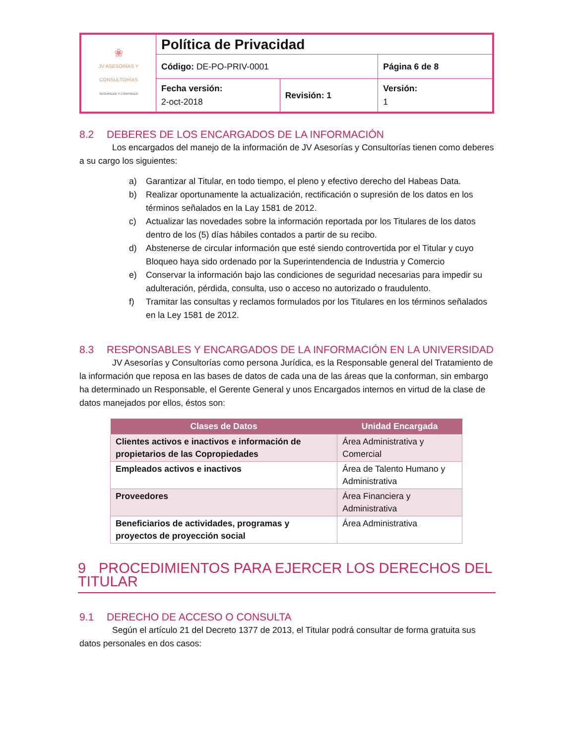| ❀ JV ASESORÍAS Y CONSULTORÍAS SEGURIDAD Y CONFIANZA | Política de Privacidad | | |
| | Código: DE-PO-PRIV-0001 | | Página 6 de 8 |
| | Fecha versión: 2-oct-2018 | Revisión: 1 | Versión: 1 |
8.2 DEBERES DE LOS ENCARGADOS DE LA INFORMACIÓN
Los encargados del manejo de la información de JV Asesorías y Consultorías tienen como deberes a su cargo los siguientes:
a) Garantizar al Titular, en todo tiempo, el pleno y efectivo derecho del Habeas Data.
b) Realizar oportunamente la actualización, rectificación o supresión de los datos en los términos señalados en la Lay 1581 de 2012.
c) Actualizar las novedades sobre la información reportada por los Titulares de los datos dentro de los (5) días hábiles contados a partir de su recibo.
d) Abstenerse de circular información que esté siendo controvertida por el Titular y cuyo Bloqueo haya sido ordenado por la Superintendencia de Industria y Comercio
e) Conservar la información bajo las condiciones de seguridad necesarias para impedir su adulteración, pérdida, consulta, uso o acceso no autorizado o fraudulento.
f) Tramitar las consultas y reclamos formulados por los Titulares en los términos señalados en la Ley 1581 de 2012.
8.3 RESPONSABLES Y ENCARGADOS DE LA INFORMACIÓN EN LA UNIVERSIDAD
JV Asesorías y Consultorías como persona Jurídica, es la Responsable general del Tratamiento de la información que reposa en las bases de datos de cada una de las áreas que la conforman, sin embargo ha determinado un Responsable, el Gerente General y unos Encargados internos en virtud de la clase de datos manejados por ellos, éstos son:
| Clases de Datos | Unidad Encargada |
| --- | --- |
| Clientes activos e inactivos e información de propietarios de las Copropiedades | Área Administrativa y Comercial |
| Empleados activos e inactivos | Área de Talento Humano y Administrativa |
| Proveedores | Área Financiera y Administrativa |
| Beneficiarios de actividades, programas y proyectos de proyección social | Área Administrativa |
9 PROCEDIMIENTOS PARA EJERCER LOS DERECHOS DEL TITULAR
9.1 DERECHO DE ACCESO O CONSULTA
Según el artículo 21 del Decreto 1377 de 2013, el Titular podrá consultar de forma gratuita sus datos personales en dos casos: